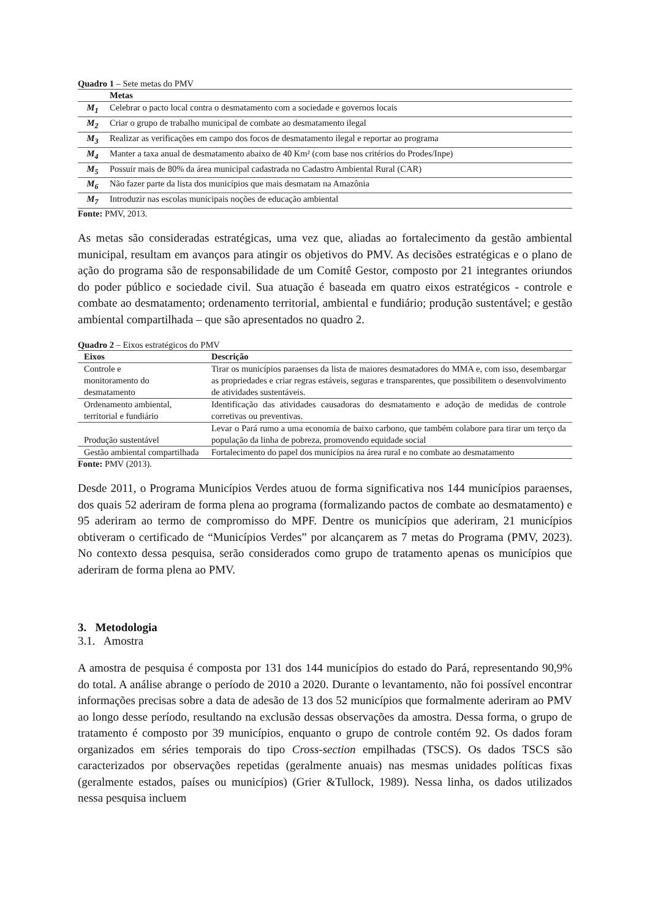Quadro 1 – Sete metas do PMV
| | Metas |
| M<sub>1</sub> | Celebrar o pacto local contra o desmatamento com a sociedade e governos locais |
| M<sub>2</sub> | Criar o grupo de trabalho municipal de combate ao desmatamento ilegal |
| M<sub>3</sub> | Realizar as verificações em campo dos focos de desmatamento ilegal e reportar ao programa |
| M<sub>4</sub> | Manter a taxa anual de desmatamento abaixo de 40 Km² (com base nos critérios do Prodes/Inpe) |
| M<sub>5</sub> | Possuir mais de 80% da área municipal cadastrada no Cadastro Ambiental Rural (CAR) |
| M<sub>6</sub> | Não fazer parte da lista dos municípios que mais desmatam na Amazônia |
| M<sub>7</sub> | Introduzir nas escolas municipais noções de educação ambiental |
Fonte: PMV, 2013.
As metas são consideradas estratégicas, uma vez que, aliadas ao fortalecimento da gestão ambiental municipal, resultam em avanços para atingir os objetivos do PMV. As decisões estratégicas e o plano de ação do programa são de responsabilidade de um Comitê Gestor, composto por 21 integrantes oriundos do poder público e sociedade civil. Sua atuação é baseada em quatro eixos estratégicos - controle e combate ao desmatamento; ordenamento territorial, ambiental e fundiário; produção sustentável; e gestão ambiental compartilhada – que são apresentados no quadro 2.
Quadro 2 – Eixos estratégicos do PMV
| Eixos | Descrição |
| --- | --- |
| Controle e monitoramento do desmatamento | Tirar os municípios paraenses da lista de maiores desmatadores do MMA e, com isso, desembargar as propriedades e criar regras estáveis, seguras e transparentes, que possibilitem o desenvolvimento de atividades sustentáveis. |
| Ordenamento ambiental, territorial e fundiário | Identificação das atividades causadoras do desmatamento e adoção de medidas de controle corretivas ou preventivas. |
| Produção sustentável | Levar o Pará rumo a uma economia de baixo carbono, que também colabore para tirar um terço da população da linha de pobreza, promovendo equidade social |
| Gestão ambiental compartilhada | Fortalecimento do papel dos municípios na área rural e no combate ao desmatamento |
Fonte: PMV (2013).
Desde 2011, o Programa Municípios Verdes atuou de forma significativa nos 144 municípios paraenses, dos quais 52 aderiram de forma plena ao programa (formalizando pactos de combate ao desmatamento) e 95 aderiram ao termo de compromisso do MPF. Dentre os municípios que aderiram, 21 municípios obtiveram o certificado de “Municípios Verdes” por alcançarem as 7 metas do Programa (PMV, 2023). No contexto dessa pesquisa, serão considerados como grupo de tratamento apenas os municípios que aderiram de forma plena ao PMV.
3. Metodologia
3.1. Amostra
A amostra de pesquisa é composta por 131 dos 144 municípios do estado do Pará, representando 90,9% do total. A análise abrange o período de 2010 a 2020. Durante o levantamento, não foi possível encontrar informações precisas sobre a data de adesão de 13 dos 52 municípios que formalmente aderiram ao PMV ao longo desse período, resultando na exclusão dessas observações da amostra. Dessa forma, o grupo de tratamento é composto por 39 municípios, enquanto o grupo de controle contém 92. Os dados foram organizados em séries temporais do tipo Cross-section empilhadas (TSCS). Os dados TSCS são caracterizados por observações repetidas (geralmente anuais) nas mesmas unidades políticas fixas (geralmente estados, países ou municípios) (Grier &Tullock, 1989). Nessa linha, os dados utilizados nessa pesquisa incluem